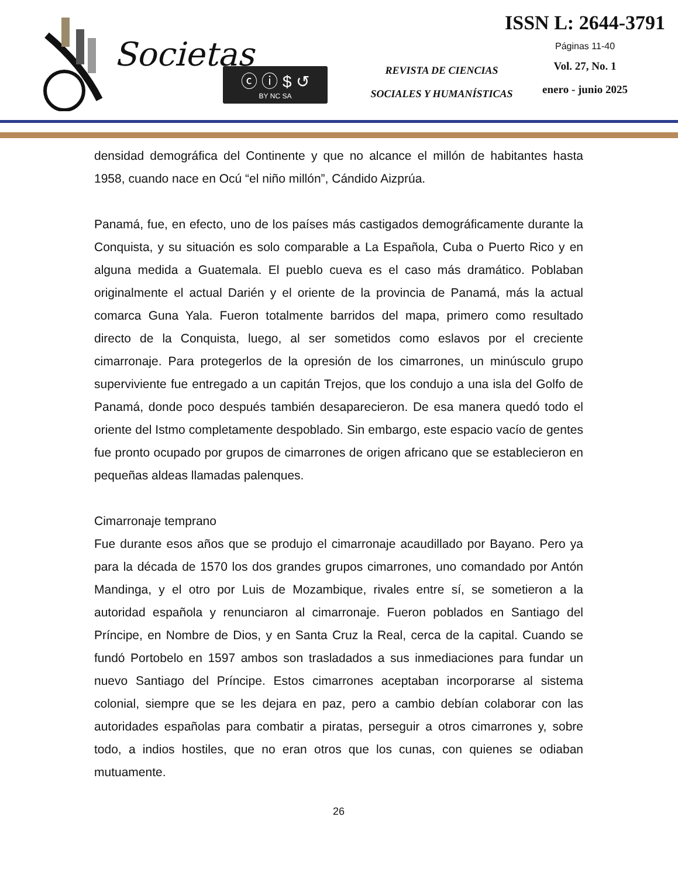Societas
ⓒ ⓘ $ ↺
BY NC SA
REVISTA DE CIENCIAS
SOCIALES Y HUMANÍSTICAS
ISSN L: 2644-3791
Páginas 11-40
Vol. 27, No. 1
enero - junio 2025
densidad demográfica del Continente y que no alcance el millón de habitantes hasta 1958, cuando nace en Ocú “el niño millón”, Cándido Aizprúa.
Panamá, fue, en efecto, uno de los países más castigados demográficamente durante la Conquista, y su situación es solo comparable a La Española, Cuba o Puerto Rico y en alguna medida a Guatemala. El pueblo cueva es el caso más dramático. Poblaban originalmente el actual Darién y el oriente de la provincia de Panamá, más la actual comarca Guna Yala. Fueron totalmente barridos del mapa, primero como resultado directo de la Conquista, luego, al ser sometidos como eslavos por el creciente cimarronaje. Para protegerlos de la opresión de los cimarrones, un minúsculo grupo superviviente fue entregado a un capitán Trejos, que los condujo a una isla del Golfo de Panamá, donde poco después también desaparecieron. De esa manera quedó todo el oriente del Istmo completamente despoblado. Sin embargo, este espacio vacío de gentes fue pronto ocupado por grupos de cimarrones de origen africano que se establecieron en pequeñas aldeas llamadas palenques.
Cimarronaje temprano
Fue durante esos años que se produjo el cimarronaje acaudillado por Bayano. Pero ya para la década de 1570 los dos grandes grupos cimarrones, uno comandado por Antón Mandinga, y el otro por Luis de Mozambique, rivales entre sí, se sometieron a la autoridad española y renunciaron al cimarronaje. Fueron poblados en Santiago del Príncipe, en Nombre de Dios, y en Santa Cruz la Real, cerca de la capital. Cuando se fundó Portobelo en 1597 ambos son trasladados a sus inmediaciones para fundar un nuevo Santiago del Príncipe. Estos cimarrones aceptaban incorporarse al sistema colonial, siempre que se les dejara en paz, pero a cambio debían colaborar con las autoridades españolas para combatir a piratas, perseguir a otros cimarrones y, sobre todo, a indios hostiles, que no eran otros que los cunas, con quienes se odiaban mutuamente.
26